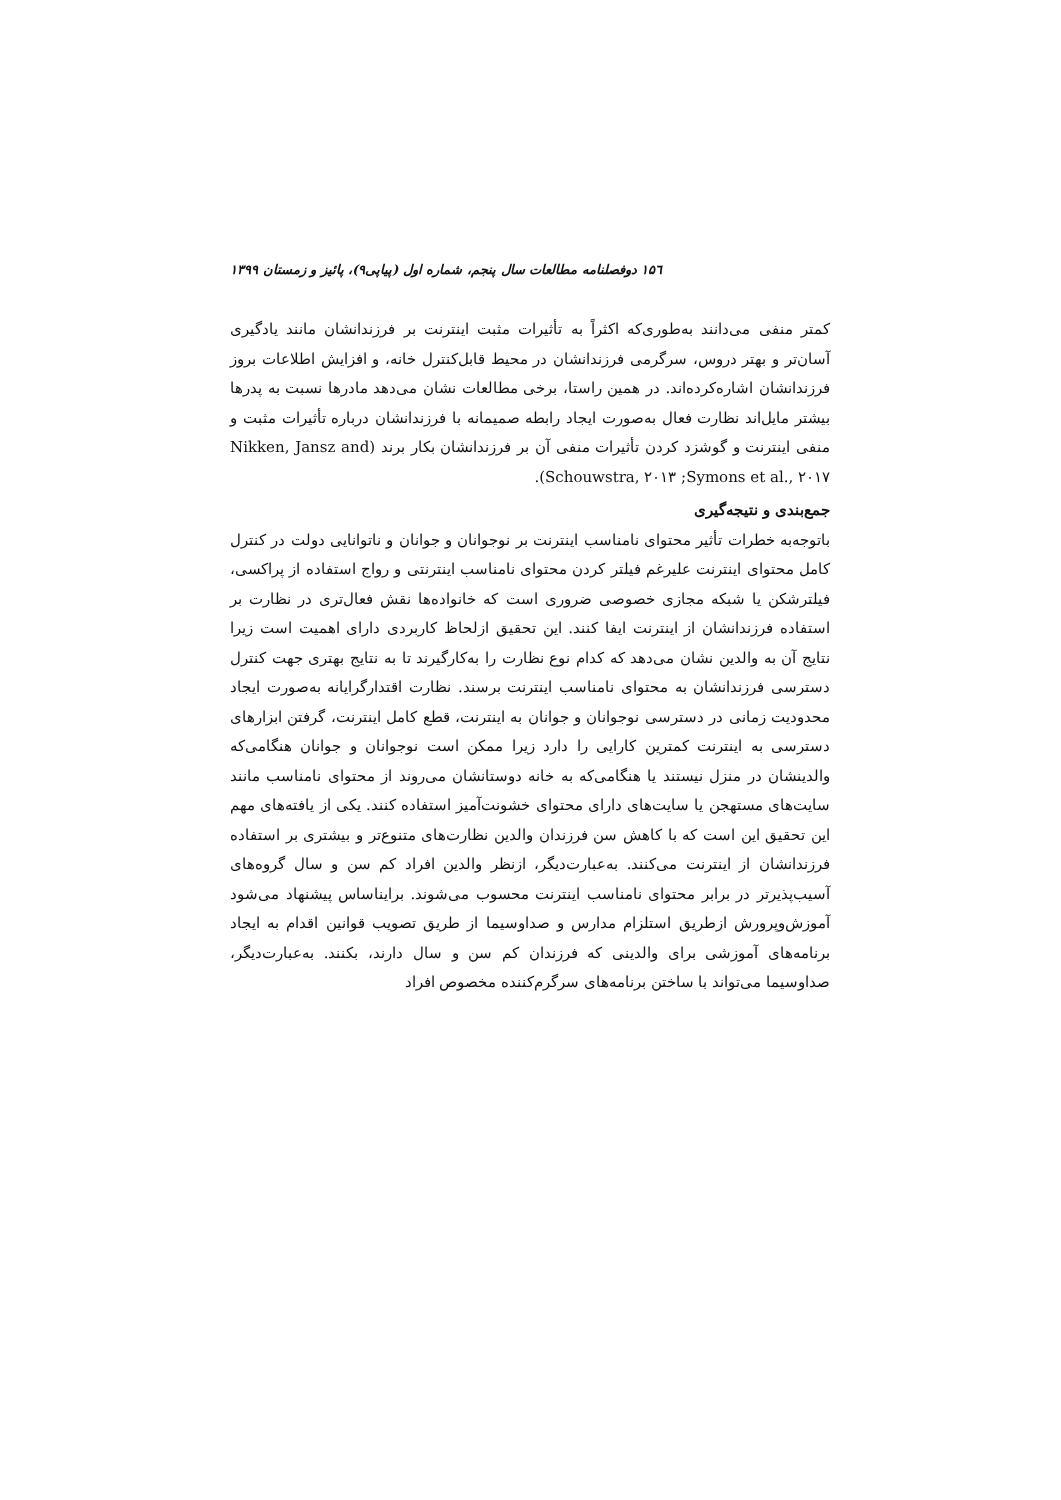۱۵٦ دوفصلنامه مطالعات سال پنجم، شماره اول (پیاپی۹)، پائیز و زمستان ۱۳۹۹
کمتر منفی می‌دانند به‌طوری‌که اکثراً به تأثیرات مثبت اینترنت بر فرزندانشان مانند یادگیری آسان‌تر و بهتر دروس، سرگرمی فرزندانشان در محیط قابل‌کنترل خانه، و افزایش اطلاعات بروز فرزندانشان اشاره‌کرده‌اند. در همین راستا، برخی مطالعات نشان می‌دهد مادرها نسبت به پدرها بیشتر مایل‌اند نظارت فعال به‌صورت ایجاد رابطه صمیمانه با فرزندانشان درباره تأثیرات مثبت و منفی اینترنت و گوشزد کردن تأثیرات منفی آن بر فرزندانشان بکار برند (Nikken, Jansz and Schouwstra, ۲۰۱۳ ;Symons et al., ۲۰۱۷).
جمع‌بندی و نتیجه‌گیری
باتوجه‌به خطرات تأثیر محتوای نامناسب اینترنت بر نوجوانان و جوانان و ناتوانایی دولت در کنترل کامل محتوای اینترنت علیرغم فیلتر کردن محتوای نامناسب اینترنتی و رواج استفاده از پراکسی، فیلترشکن یا شبکه مجازی خصوصی ضروری است که خانواده‌ها نقش فعال‌تری در نظارت بر استفاده فرزندانشان از اینترنت ایفا کنند. این تحقیق ازلحاظ کاربردی دارای اهمیت است زیرا نتایج آن به والدین نشان می‌دهد که کدام نوع نظارت را به‌کارگیرند تا به نتایج بهتری جهت کنترل دسترسی فرزندانشان به محتوای نامناسب اینترنت برسند. نظارت اقتدارگرایانه به‌صورت ایجاد محدودیت زمانی در دسترسی نوجوانان و جوانان به اینترنت، قطع کامل اینترنت، گرفتن ابزارهای دسترسی به اینترنت کمترین کارایی را دارد زیرا ممکن است نوجوانان و جوانان هنگامی‌که والدینشان در منزل نیستند یا هنگامی‌که به خانه دوستانشان می‌روند از محتوای نامناسب مانند سایت‌های مستهجن یا سایت‌های دارای محتوای خشونت‌آمیز استفاده کنند. یکی از یافته‌های مهم این تحقیق این است که با کاهش سن فرزندان والدین نظارت‌های متنوع‌تر و بیشتری بر استفاده فرزندانشان از اینترنت می‌کنند. به‌عبارت‌دیگر، ازنظر والدین افراد کم سن و سال گروه‌های آسیب‌پذیرتر در برابر محتوای نامناسب اینترنت محسوب می‌شوند. برایناساس پیشنهاد می‌شود آموزش‌وپرورش ازطریق استلزام مدارس و صداوسیما از طریق تصویب قوانین اقدام به ایجاد برنامه‌های آموزشی برای والدینی که فرزندان کم سن و سال دارند، بکنند. به‌عبارت‌دیگر، صداوسیما می‌تواند با ساختن برنامه‌های سرگرم‌کننده مخصوص افراد